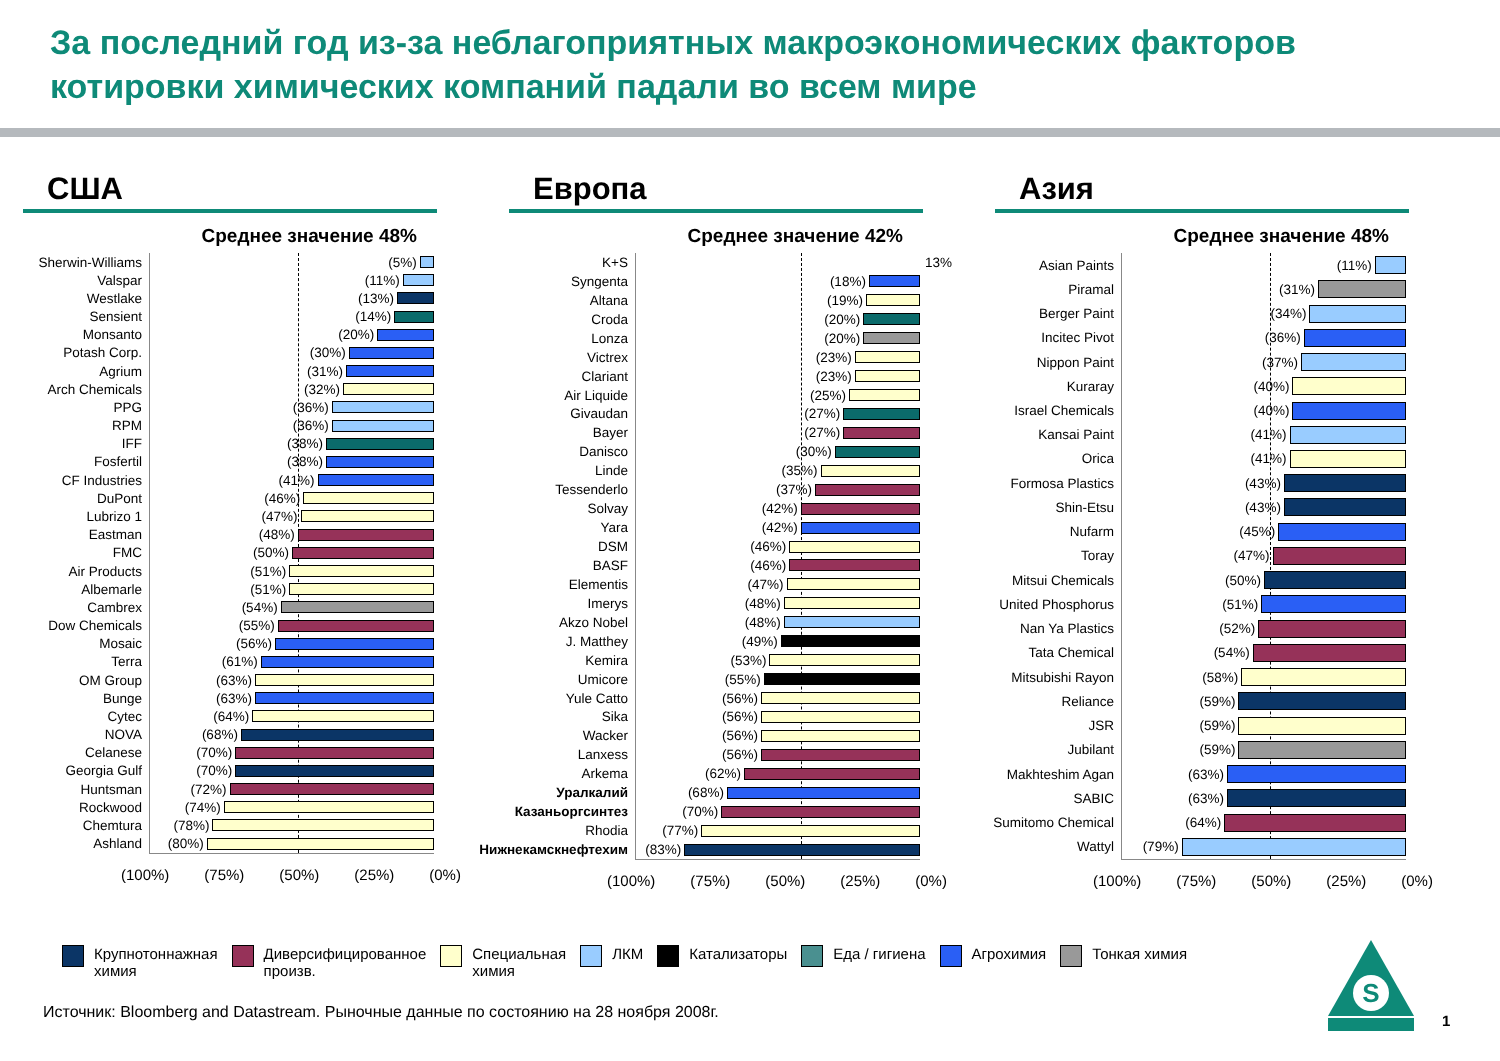За последний год из-за неблагоприятных макроэкономических факторов котировки химических компаний падали во всем мире
США
Среднее значение 48%
Sherwin-Williams
(5%)
Valspar
(11%)
Westlake
(13%)
Sensient
(14%)
Monsanto
(20%)
Potash Corp.
(30%)
Agrium
(31%)
Arch Chemicals
(32%)
PPG
(36%)
RPM
(36%)
IFF
(38%)
Fosfertil
(38%)
CF Industries
(41%)
DuPont
(46%)
Lubrizo 1
(47%)
Eastman
(48%)
FMC
(50%)
Air Products
(51%)
Albemarle
(51%)
Cambrex
(54%)
Dow Chemicals
(55%)
Mosaic
(56%)
Terra
(61%)
OM Group
(63%)
Bunge
(63%)
Cytec
(64%)
NOVA
(68%)
Celanese
(70%)
Georgia Gulf
(70%)
Huntsman
(72%)
Rockwood
(74%)
Chemtura
(78%)
Ashland
(80%)
(100%) (75%) (50%) (25%) (0%)
Европа
Среднее значение 42%
K+S
13%
Syngenta
(18%)
Altana
(19%)
Croda
(20%)
Lonza
(20%)
Victrex
(23%)
Clariant
(23%)
Air Liquide
(25%)
Givaudan
(27%)
Bayer
(27%)
Danisco
(30%)
Linde
(35%)
Tessenderlo
(37%)
Solvay
(42%)
Yara
(42%)
DSM
(46%)
BASF
(46%)
Elementis
(47%)
Imerys
(48%)
Akzo Nobel
(48%)
J. Matthey
(49%)
Kemira
(53%)
Umicore
(55%)
Yule Catto
(56%)
Sika
(56%)
Wacker
(56%)
Lanxess
(56%)
Arkema
(62%)
Уралкалий
(68%)
Казаньоргсинтез
(70%)
Rhodia
(77%)
Нижнекамскнефтехим
(83%)
(100%) (75%) (50%) (25%) (0%)
Азия
Среднее значение 48%
Asian Paints
(11%)
Piramal
(31%)
Berger Paint
(34%)
Incitec Pivot
(36%)
Nippon Paint
(37%)
Kuraray
(40%)
Israel Chemicals
(40%)
Kansai Paint
(41%)
Orica
(41%)
Formosa Plastics
(43%)
Shin-Etsu
(43%)
Nufarm
(45%)
Toray
(47%)
Mitsui Chemicals
(50%)
United Phosphorus
(51%)
Nan Ya Plastics
(52%)
Tata Chemical
(54%)
Mitsubishi Rayon
(58%)
Reliance
(59%)
JSR
(59%)
Jubilant
(59%)
Makhteshim Agan
(63%)
SABIC
(63%)
Sumitomo Chemical
(64%)
Wattyl
(79%)
(100%) (75%) (50%) (25%) (0%)
Крупнотоннажная
химия
Диверсифицированное
произв.
Специальная
химия
ЛКМ Катализаторы Еда / гигиена Агрохимия Тонкая химия
Источник: Bloomberg and Datastream. Рыночные данные по состоянию на 28 ноября 2008г.
S
1